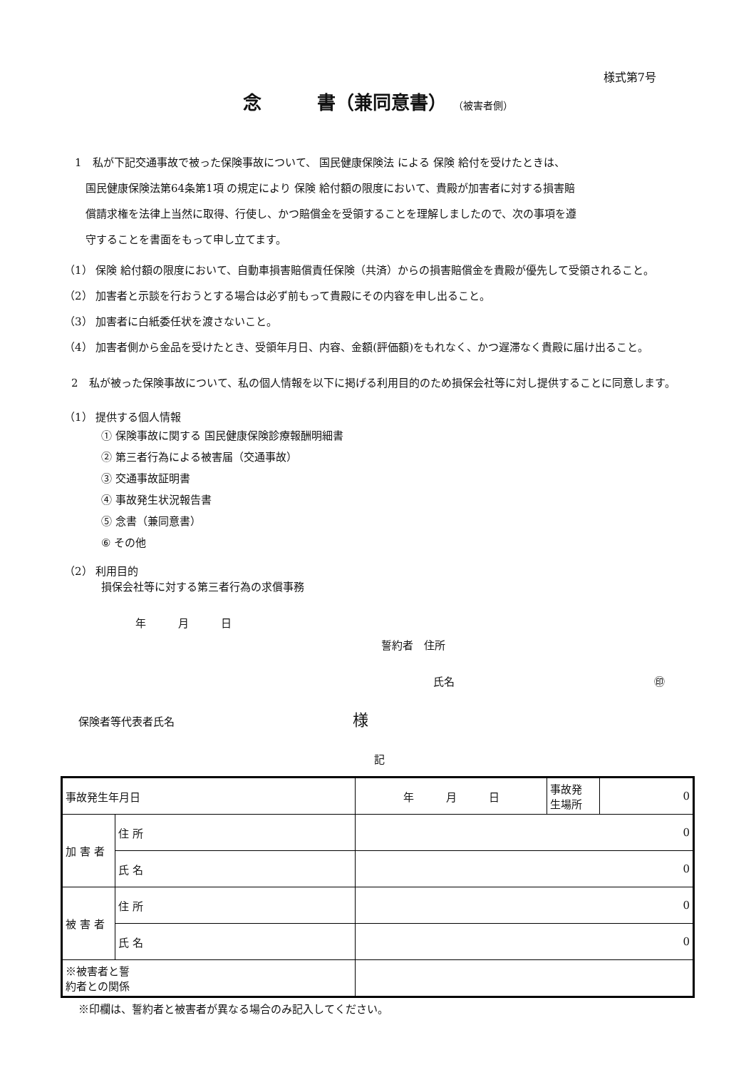様式第7号
念　　　書（兼同意書） （被害者側）
1　私が下記交通事故で被った保険事故について、 国民健康保険法 による 保険 給付を受けたときは、
　国民健康保険法第64条第1項 の規定により 保険 給付額の限度において、貴殿が加害者に対する損害賠
　償請求権を法律上当然に取得、行使し、かつ賠償金を受領することを理解しましたので、次の事項を遵
　守することを書面をもって申し立てます。
（1） 保険 給付額の限度において、自動車損害賠償責任保険（共済）からの損害賠償金を貴殿が優先して受領されること。
（2） 加害者と示談を行おうとする場合は必ず前もって貴殿にその内容を申し出ること。
（3） 加害者に白紙委任状を渡さないこと。
（4） 加害者側から金品を受けたとき、受領年月日、内容、金額(評価額)をもれなく、かつ遅滞なく貴殿に届け出ること。
2　私が被った保険事故について、私の個人情報を以下に掲げる利用目的のため損保会社等に対し提供することに同意します。
（1） 提供する個人情報
① 保険事故に関する 国民健康保険診療報酬明細書
② 第三者行為による被害届（交通事故）
③ 交通事故証明書
④ 事故発生状況報告書
⑤ 念書（兼同意書）
⑥ その他
（2） 利用目的
損保会社等に対する第三者行為の求償事務
年　　　月　　　日
誓約者　住所
氏名 ㊞
保険者等代表者氏名 様
記
| 事故発生年月日 | | 年 月 日 | 事故発 生場所 | 0 |
| 加 害 者 | 住 所 | 0 | | |
| | 氏 名 | 0 | | |
| 被 害 者 | 住 所 | 0 | | |
| | 氏 名 | 0 | | |
| ※被害者と誓 約者との関係 | | | | |
※印欄は、誓約者と被害者が異なる場合のみ記入してください。